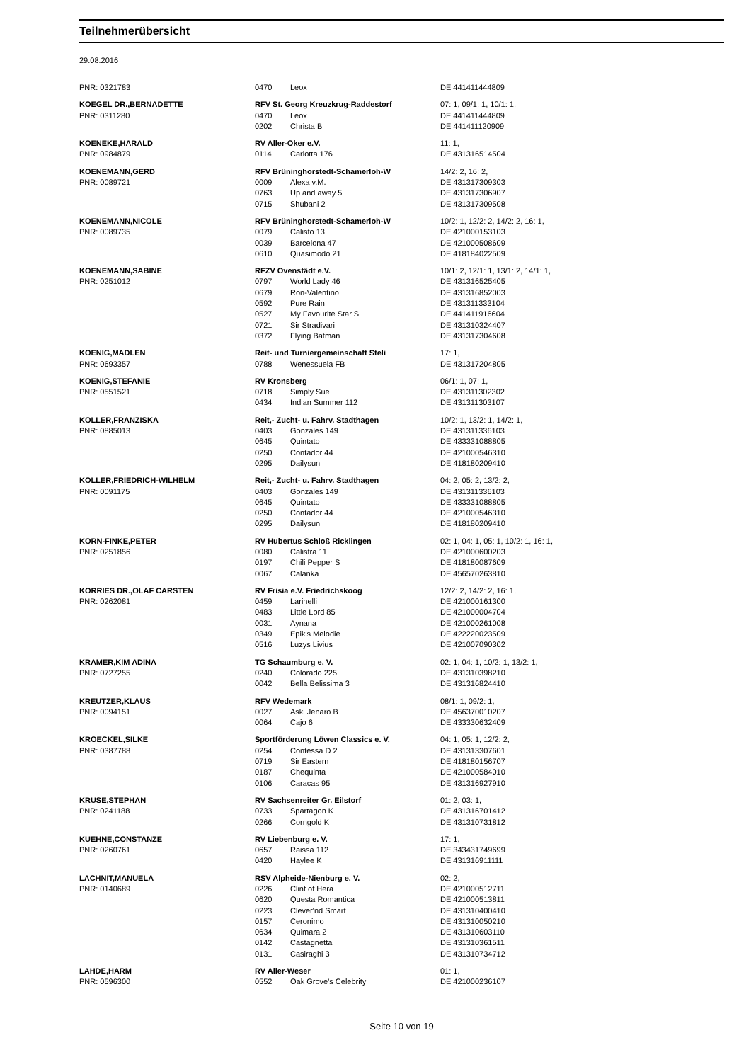Teilnehmerübersicht
29.08.2016
| PNR: 0321783 | 0470 | Leox | DE 441411444809 |
| KOEGEL DR.,BERNADETTE | RFV St. Georg Kreuzkrug-Raddestorf | | 07: 1, 09/1: 1, 10/1: 1, |
| PNR: 0311280 | 0470 | Leox | DE 441411444809 |
| | 0202 | Christa B | DE 441411120909 |
| KOENEKE,HARALD | RV Aller-Oker e.V. | | 11: 1, |
| PNR: 0984879 | 0114 | Carlotta 176 | DE 431316514504 |
| KOENEMANN,GERD | RFV Brüninghorstedt-Schamerloh-W | | 14/2: 2, 16: 2, |
| PNR: 0089721 | 0009 | Alexa v.M. | DE 431317309303 |
| | 0763 | Up and away 5 | DE 431317306907 |
| | 0715 | Shubani 2 | DE 431317309508 |
| KOENEMANN,NICOLE | RFV Brüninghorstedt-Schamerloh-W | | 10/2: 1, 12/2: 2, 14/2: 2, 16: 1, |
| PNR: 0089735 | 0079 | Calisto 13 | DE 421000153103 |
| | 0039 | Barcelona 47 | DE 421000508609 |
| | 0610 | Quasimodo 21 | DE 418184022509 |
| KOENEMANN,SABINE | RFZV Ovenstädt e.V. | | 10/1: 2, 12/1: 1, 13/1: 2, 14/1: 1, |
| PNR: 0251012 | 0797 | World Lady 46 | DE 431316525405 |
| | 0679 | Ron-Valentino | DE 431316852003 |
| | 0592 | Pure Rain | DE 431311333104 |
| | 0527 | My Favourite Star S | DE 441411916604 |
| | 0721 | Sir Stradivari | DE 431310324407 |
| | 0372 | Flying Batman | DE 431317304608 |
| KOENIG,MADLEN | Reit- und Turniergemeinschaft Steli | | 17: 1, |
| PNR: 0693357 | 0788 | Wenessuela FB | DE 431317204805 |
| KOENIG,STEFANIE | RV Kronsberg | | 06/1: 1, 07: 1, |
| PNR: 0551521 | 0718 | Simply Sue | DE 431311302302 |
| | 0434 | Indian Summer 112 | DE 431311303107 |
| KOLLER,FRANZISKA | Reit,- Zucht- u. Fahrv. Stadthagen | | 10/2: 1, 13/2: 1, 14/2: 1, |
| PNR: 0885013 | 0403 | Gonzales 149 | DE 431311336103 |
| | 0645 | Quintato | DE 433331088805 |
| | 0250 | Contador 44 | DE 421000546310 |
| | 0295 | Dailysun | DE 418180209410 |
| KOLLER,FRIEDRICH-WILHELM | Reit,- Zucht- u. Fahrv. Stadthagen | | 04: 2, 05: 2, 13/2: 2, |
| PNR: 0091175 | 0403 | Gonzales 149 | DE 431311336103 |
| | 0645 | Quintato | DE 433331088805 |
| | 0250 | Contador 44 | DE 421000546310 |
| | 0295 | Dailysun | DE 418180209410 |
| KORN-FINKE,PETER | RV Hubertus Schloß Ricklingen | | 02: 1, 04: 1, 05: 1, 10/2: 1, 16: 1, |
| PNR: 0251856 | 0080 | Calistra 11 | DE 421000600203 |
| | 0197 | Chili Pepper S | DE 418180087609 |
| | 0067 | Calanka | DE 456570263810 |
| KORRIES DR.,OLAF CARSTEN | RV Frisia e.V. Friedrichskoog | | 12/2: 2, 14/2: 2, 16: 1, |
| PNR: 0262081 | 0459 | Larinelli | DE 421000161300 |
| | 0483 | Little Lord 85 | DE 421000004704 |
| | 0031 | Aynana | DE 421000261008 |
| | 0349 | Epik's Melodie | DE 422220023509 |
| | 0516 | Luzys Livius | DE 421007090302 |
| KRAMER,KIM ADINA | TG Schaumburg e. V. | | 02: 1, 04: 1, 10/2: 1, 13/2: 1, |
| PNR: 0727255 | 0240 | Colorado 225 | DE 431310398210 |
| | 0042 | Bella Belissima 3 | DE 431316824410 |
| KREUTZER,KLAUS | RFV Wedemark | | 08/1: 1, 09/2: 1, |
| PNR: 0094151 | 0027 | Aski Jenaro B | DE 456370010207 |
| | 0064 | Cajo 6 | DE 433330632409 |
| KROECKEL,SILKE | Sportförderung Löwen Classics e. V. | | 04: 1, 05: 1, 12/2: 2, |
| PNR: 0387788 | 0254 | Contessa D 2 | DE 431313307601 |
| | 0719 | Sir Eastern | DE 418180156707 |
| | 0187 | Chequinta | DE 421000584010 |
| | 0106 | Caracas 95 | DE 431316927910 |
| KRUSE,STEPHAN | RV Sachsenreiter Gr. Eilstorf | | 01: 2, 03: 1, |
| PNR: 0241188 | 0733 | Spartagon K | DE 431316701412 |
| | 0266 | Corngold K | DE 431310731812 |
| KUEHNE,CONSTANZE | RV Liebenburg e. V. | | 17: 1, |
| PNR: 0260761 | 0657 | Raissa 112 | DE 343431749699 |
| | 0420 | Haylee K | DE 431316911111 |
| LACHNIT,MANUELA | RSV Alpheide-Nienburg e. V. | | 02: 2, |
| PNR: 0140689 | 0226 | Clint of Hera | DE 421000512711 |
| | 0620 | Questa Romantica | DE 421000513811 |
| | 0223 | Clever'nd Smart | DE 431310400410 |
| | 0157 | Ceronimo | DE 431310050210 |
| | 0634 | Quimara 2 | DE 431310603110 |
| | 0142 | Castagnetta | DE 431310361511 |
| | 0131 | Casiraghi 3 | DE 431310734712 |
| LAHDE,HARM | RV Aller-Weser | | 01: 1, |
| PNR: 0596300 | 0552 | Oak Grove's Celebrity | DE 421000236107 |
Seite 10 von 19